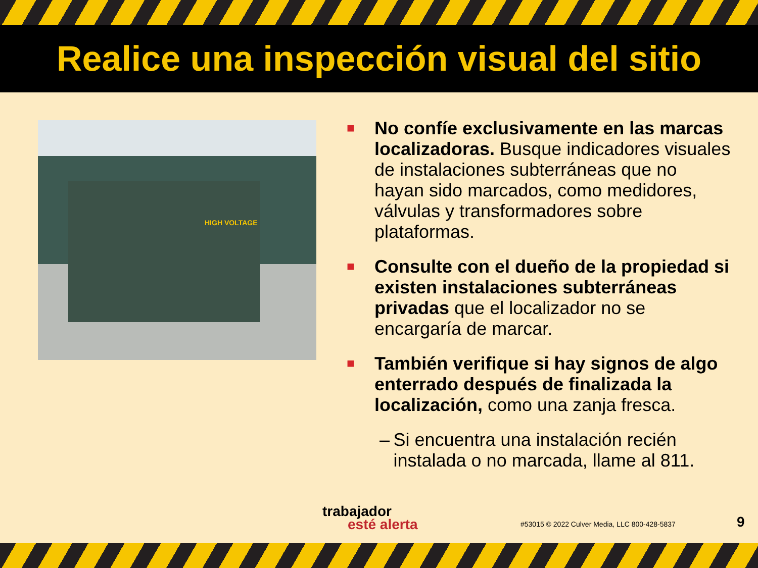Realice una inspección visual del sitio
HIGH VOLTAGE
■ No confíe exclusivamente en las marcas localizadoras. Busque indicadores visuales de instalaciones subterráneas que no hayan sido marcados, como medidores, válvulas y transformadores sobre plataformas.
■ Consulte con el dueño de la propiedad si existen instalaciones subterráneas privadas que el localizador no se encargaría de marcar.
■ También verifique si hay signos de algo enterrado después de finalizada la localización, como una zanja fresca.
– Si encuentra una instalación recién instalada o no marcada, llame al 811.
trabajador
esté alerta
#53015 © 2022 Culver Media, LLC 800-428-5837
9